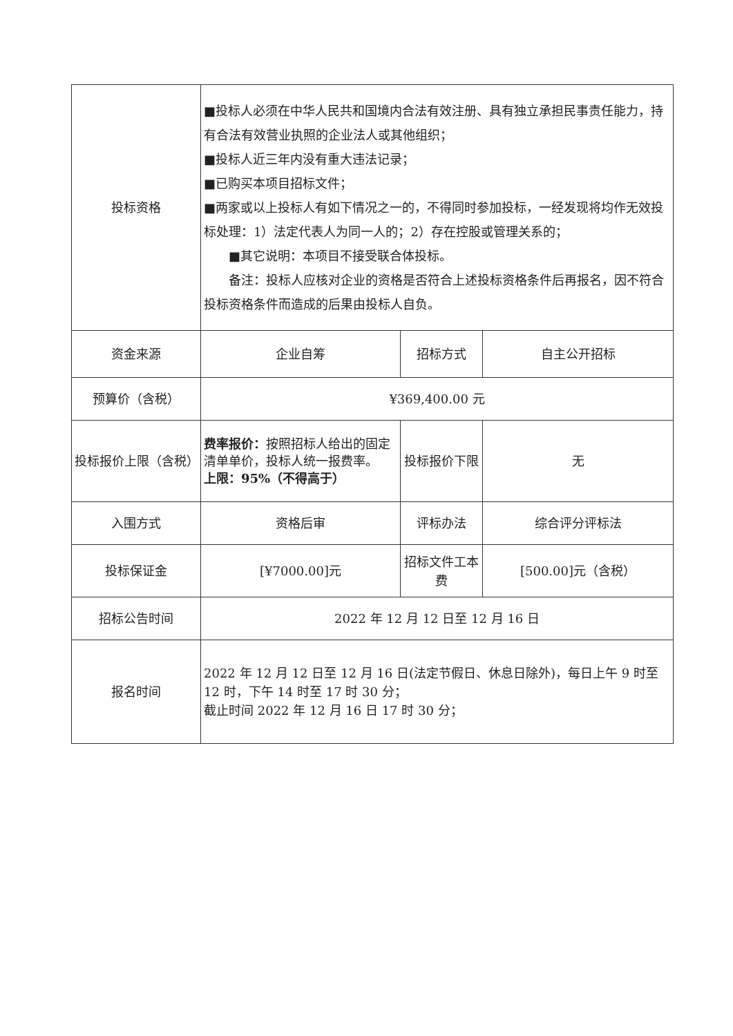| 投标资格 | ■投标人必须在中华人民共和国境内合法有效注册、具有独立承担民事责任能力，持有合法有效营业执照的企业法人或其他组织； ■投标人近三年内没有重大违法记录； ■已购买本项目招标文件； ■两家或以上投标人有如下情况之一的，不得同时参加投标，一经发现将均作无效投标处理：1）法定代表人为同一人的；2）存在控股或管理关系的； ■其它说明：本项目不接受联合体投标。 备注：投标人应核对企业的资格是否符合上述投标资格条件后再报名，因不符合投标资格条件而造成的后果由投标人自负。 | | |
| 资金来源 | 企业自筹 | 招标方式 | 自主公开招标 |
| 预算价（含税） | ¥369,400.00 元 | | |
| 投标报价上限（含税） | 费率报价： 按照招标人给出的固定清单单价，投标人统一报费率。 上限：95%（不得高于） | 投标报价下限 | 无 |
| 入围方式 | 资格后审 | 评标办法 | 综合评分评标法 |
| 投标保证金 | [¥7000.00]元 | 招标文件工本费 | [500.00]元（含税） |
| 招标公告时间 | 2022 年 12 月 12 日至 12 月 16 日 | | |
| 报名时间 | 2022 年 12 月 12 日至 12 月 16 日(法定节假日、休息日除外)，每日上午 9 时至 12 时，下午 14 时至 17 时 30 分； 截止时间 2022 年 12 月 16 日 17 时 30 分； | | |